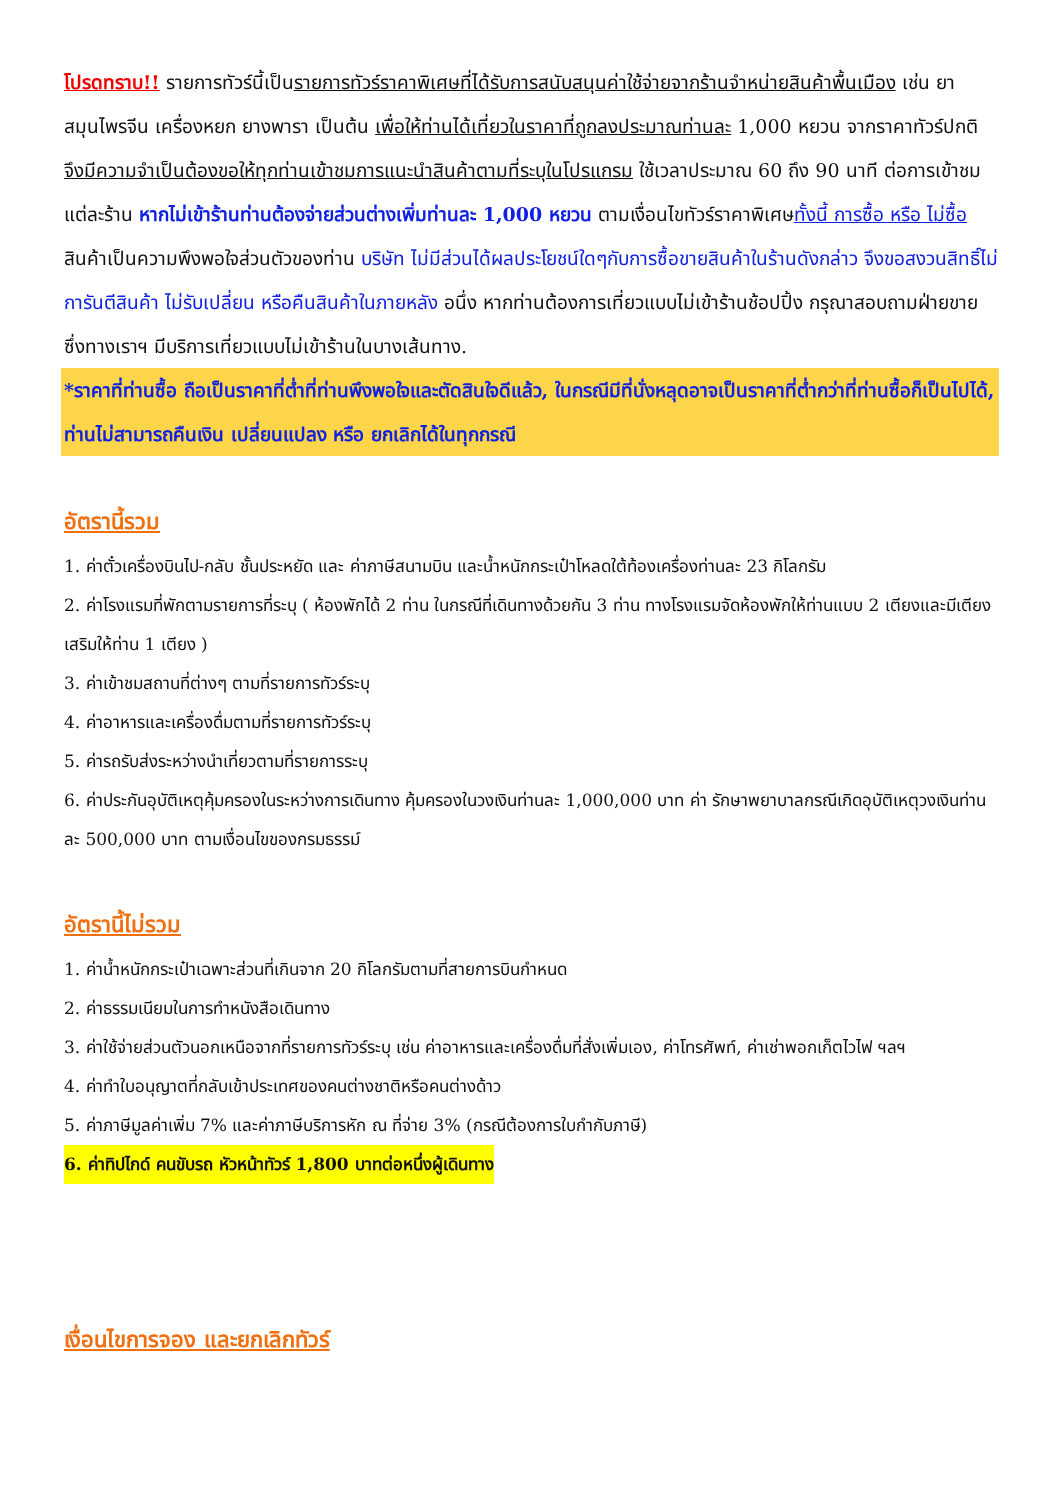โปรดทราบ!! รายการทัวร์นี้เป็นรายการทัวร์ราคาพิเศษที่ได้รับการสนับสนุนค่าใช้จ่ายจากร้านจำหน่ายสินค้าพื้นเมือง เช่น ยาสมุนไพรจีน เครื่องหยก ยางพารา เป็นต้น เพื่อให้ท่านได้เที่ยวในราคาที่ถูกลงประมาณท่านละ 1,000 หยวน จากราคาทัวร์ปกติ จึงมีความจำเป็นต้องขอให้ทุกท่านเข้าชมการแนะนำสินค้าตามที่ระบุในโปรแกรม ใช้เวลาประมาณ 60 ถึง 90 นาที ต่อการเข้าชมแต่ละร้าน หากไม่เข้าร้านท่านต้องจ่ายส่วนต่างเพิ่มท่านละ 1,000 หยวน ตามเงื่อนไขทัวร์ราคาพิเศษทั้งนี้ การซื้อ หรือ ไม่ซื้อสินค้าเป็นความพึงพอใจส่วนตัวของท่าน บริษัท ไม่มีส่วนได้ผลประโยชน์ใดๆกับการซื้อขายสินค้าในร้านดังกล่าว จึงขอสงวนสิทธิ์ไม่การันตีสินค้า ไม่รับเปลี่ยน หรือคืนสินค้าในภายหลัง อนึ่ง หากท่านต้องการเที่ยวแบบไม่เข้าร้านช้อปปิ้ง กรุณาสอบถามฝ่ายขาย ซึ่งทางเราฯ มีบริการเที่ยวแบบไม่เข้าร้านในบางเส้นทาง.
*ราคาที่ท่านซื้อ ถือเป็นราคาที่ต่ำที่ท่านพึงพอใจและตัดสินใจดีแล้ว, ในกรณีมีที่นั่งหลุดอาจเป็นราคาที่ต่ำกว่าที่ท่านซื้อก็เป็นไปได้, ท่านไม่สามารถคืนเงิน เปลี่ยนแปลง หรือ ยกเลิกได้ในทุกกรณี
อัตรานี้รวม
1. ค่าตั๋วเครื่องบินไป-กลับ ชั้นประหยัด และ ค่าภาษีสนามบิน และน้ำหนักกระเป๋าโหลดใต้ท้องเครื่องท่านละ 23 กิโลกรัม
2. ค่าโรงแรมที่พักตามรายการที่ระบุ ( ห้องพักได้ 2 ท่าน ในกรณีที่เดินทางด้วยกัน 3 ท่าน ทางโรงแรมจัดห้องพักให้ท่านแบบ 2 เตียงและมีเตียงเสริมให้ท่าน 1 เตียง )
3. ค่าเข้าชมสถานที่ต่างๆ ตามที่รายการทัวร์ระบุ
4. ค่าอาหารและเครื่องดื่มตามที่รายการทัวร์ระบุ
5. ค่ารถรับส่งระหว่างนำเที่ยวตามที่รายการระบุ
6. ค่าประกันอุบัติเหตุคุ้มครองในระหว่างการเดินทาง คุ้มครองในวงเงินท่านละ 1,000,000 บาท ค่า รักษาพยาบาลกรณีเกิดอุบัติเหตุวงเงินท่านละ 500,000 บาท ตามเงื่อนไขของกรมธรรม์
อัตรานี้ไม่รวม
1. ค่าน้ำหนักกระเป๋าเฉพาะส่วนที่เกินจาก 20 กิโลกรัมตามที่สายการบินกำหนด
2. ค่าธรรมเนียมในการทำหนังสือเดินทาง
3. ค่าใช้จ่ายส่วนตัวนอกเหนือจากที่รายการทัวร์ระบุ เช่น ค่าอาหารและเครื่องดื่มที่สั่งเพิ่มเอง, ค่าโทรศัพท์, ค่าเช่าพอกเก็ตไวไฟ ฯลฯ
4. ค่าทำใบอนุญาตที่กลับเข้าประเทศของคนต่างชาติหรือคนต่างด้าว
5. ค่าภาษีมูลค่าเพิ่ม 7% และค่าภาษีบริการหัก ณ ที่จ่าย 3% (กรณีต้องการใบกำกับภาษี)
6. ค่าทิปไกด์ คนขับรถ หัวหน้าทัวร์ 1,800 บาทต่อหนึ่งผู้เดินทาง
เงื่อนไขการจอง และยกเลิกทัวร์